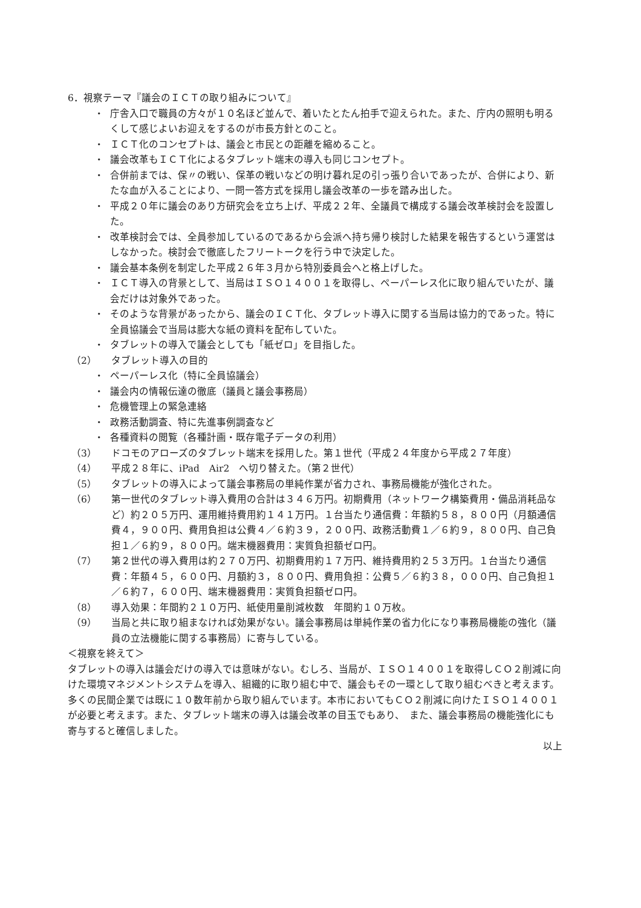6．視察テーマ『議会のＩＣＴの取り組みについて』
・ 庁舎入口で職員の方々が１０名ほど並んで、着いたとたん拍手で迎えられた。また、庁内の照明も明るくして感じよいお迎えをするのが市長方針とのこと。
・ ＩＣＴ化のコンセプトは、議会と市民との距離を縮めること。
・ 議会改革もＩＣＴ化によるタブレット端末の導入も同じコンセプト。
・ 合併前までは、保〃の戦い、保革の戦いなどの明け暮れ足の引っ張り合いであったが、合併により、新たな血が入ることにより、一問一答方式を採用し議会改革の一歩を踏み出した。
・ 平成２０年に議会のあり方研究会を立ち上げ、平成２２年、全議員で構成する議会改革検討会を設置した。
・ 改革検討会では、全員参加しているのであるから会派へ持ち帰り検討した結果を報告するという運営はしなかった。検討会で徹底したフリートークを行う中で決定した。
・ 議会基本条例を制定した平成２６年３月から特別委員会へと格上げした。
・ ＩＣＴ導入の背景として、当局はＩＳＯ１４００１を取得し、ペーパーレス化に取り組んでいたが、議会だけは対象外であった。
・ そのような背景があったから、議会のＩＣＴ化、タブレット導入に関する当局は協力的であった。特に全員協議会で当局は膨大な紙の資料を配布していた。
・ タブレットの導入で議会としても「紙ゼロ」を目指した。
（2） タブレット導入の目的
・ ペーパーレス化（特に全員協議会）
・ 議会内の情報伝達の徹底（議員と議会事務局）
・ 危機管理上の緊急連絡
・ 政務活動調査、特に先進事例調査など
・ 各種資料の閲覧（各種計画・既存電子データの利用）
（3） ドコモのアローズのタブレット端末を採用した。第１世代（平成２４年度から平成２７年度）
（4） 平成２８年に、iPad　Air2　へ切り替えた。（第２世代）
（5） タブレットの導入によって議会事務局の単純作業が省力され、事務局機能が強化された。
（6） 第一世代のタブレット導入費用の合計は３４６万円。初期費用（ネットワーク構築費用・備品消耗品など）約２０５万円、運用維持費用約１４１万円。１台当たり通信費：年額約５８，８００円（月額通信費４，９００円、費用負担は公費４／６約３９，２００円、政務活動費１／６約９，８００円、自己負担１／６約９，８００円。端末機器費用：実質負担額ゼロ円。
（7） 第２世代の導入費用は約２７０万円、初期費用約１７万円、維持費用約２５３万円。１台当たり通信費：年額４５，６００円、月額約３，８００円、費用負担：公費５／６約３８，０００円、自己負担１／６約７，６００円、端末機器費用：実質負担額ゼロ円。
（8） 導入効果：年間約２１０万円、紙使用量削減枚数　年間約１０万枚。
（9） 当局と共に取り組まなければ効果がない。議会事務局は単純作業の省力化になり事務局機能の強化（議員の立法機能に関する事務局）に寄与している。
＜視察を終えて＞
タブレットの導入は議会だけの導入では意味がない。むしろ、当局が、ＩＳＯ１４００１を取得しＣＯ２削減に向けた環境マネジメントシステムを導入、組織的に取り組む中で、議会もその一環として取り組むべきと考えます。多くの民間企業では既に１０数年前から取り組んでいます。本市においてもＣＯ２削減に向けたＩＳＯ１４００１が必要と考えます。また、タブレット端末の導入は議会改革の目玉でもあり、　また、議会事務局の機能強化にも寄与すると確信しました。
以上